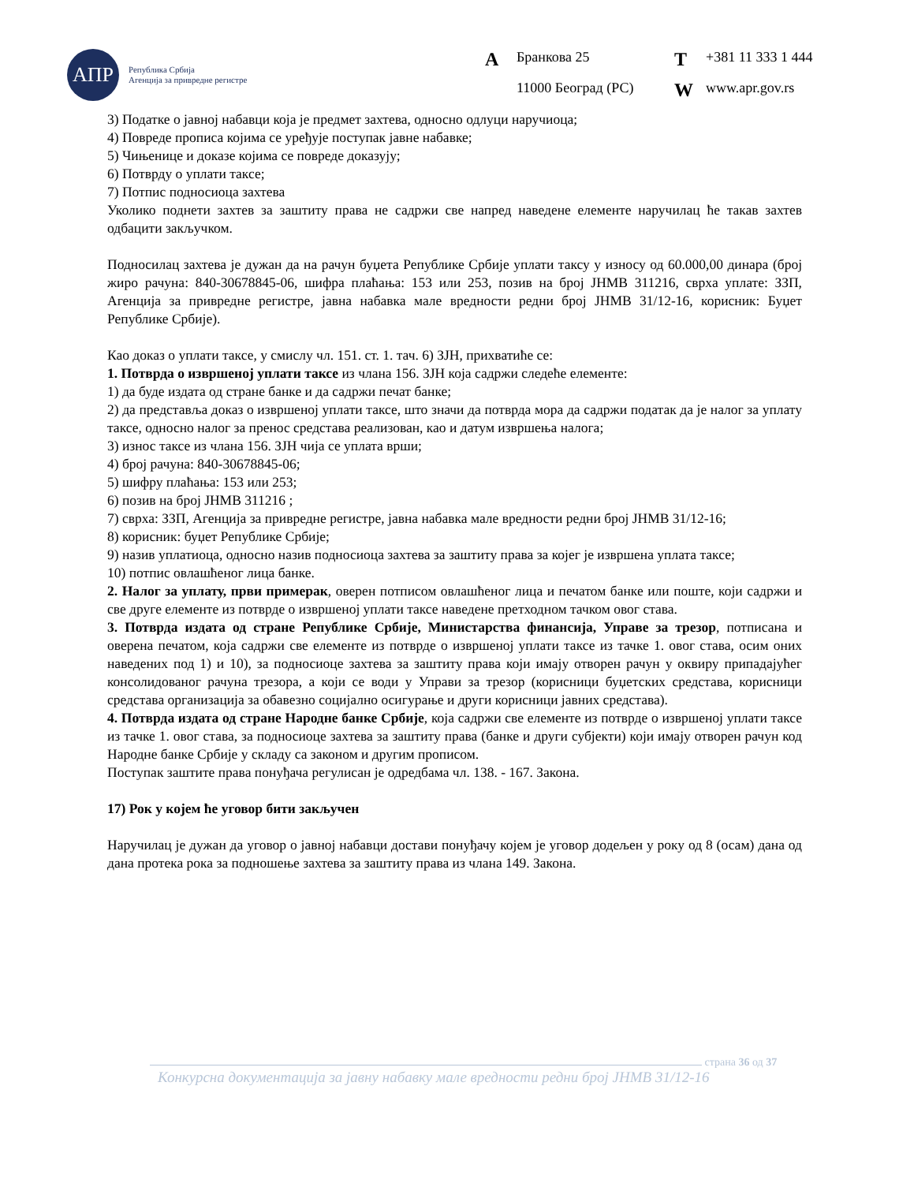АПР
Република Србија
Агенција за привредне регистре
A Бранкова 25 T +381 11 333 1 444 11000 Београд (РС) W www.apr.gov.rs
3) Податке о јавној набавци која је предмет захтева, односно одлуци наручиоца;
4) Повреде прописа којима се уређује поступак јавне набавке;
5) Чињенице и доказе којима се повреде доказују;
6) Потврду о уплати таксе;
7) Потпис подносиоца захтева
Уколико поднети захтев за заштиту права не садржи све напред наведене елементе наручилац ће такав захтев одбацити закључком.
Подносилац захтева је дужан да на рачун буџета Републике Србије уплати таксу у износу од 60.000,00 динара (број жиро рачуна: 840-30678845-06, шифра плаћања: 153 или 253, позив на број ЈНМВ 311216, сврха уплате: ЗЗП, Агенција за привредне регистре, јавна набавка мале вредности редни број ЈНМВ 31/12-16, корисник: Буџет Републике Србије).
Као доказ о уплати таксе, у смислу чл. 151. ст. 1. тач. 6) ЗЈН, прихватиће се:
1. Потврда о извршеној уплати таксе из члана 156. ЗЈН која садржи следеће елементе:
1) да буде издата од стране банке и да садржи печат банке;
2) да представља доказ о извршеној уплати таксе, што значи да потврда мора да садржи податак да је налог за уплату таксе, односно налог за пренос средстава реализован, као и датум извршења налога;
3) износ таксе из члана 156. ЗЈН чија се уплата врши;
4) број рачуна: 840-30678845-06;
5) шифру плаћања: 153 или 253;
6) позив на број ЈНМВ 311216 ;
7) сврха: ЗЗП, Агенција за привредне регистре, јавна набавка мале вредности редни број ЈНМВ 31/12-16;
8) корисник: буџет Републике Србије;
9) назив уплатиоца, односно назив подносиоца захтева за заштиту права за којег је извршена уплата таксе;
10) потпис овлашћеног лица банке.
2. Налог за уплату, први примерак, оверен потписом овлашћеног лица и печатом банке или поште, који садржи и све друге елементе из потврде о извршеној уплати таксе наведене претходном тачком овог става.
3. Потврда издата од стране Републике Србије, Министарства финансија, Управе за трезор, потписана и оверена печатом, која садржи све елементе из потврде о извршеној уплати таксе из тачке 1. овог става, осим оних наведених под 1) и 10), за подносиоце захтева за заштиту права који имају отворен рачун у оквиру припадајућег консолидованог рачуна трезора, а који се води у Управи за трезор (корисници буџетских средстава, корисници средстава организација за обавезно социјално осигурање и други корисници јавних средстава).
4. Потврда издата од стране Народне банке Србије, која садржи све елементе из потврде о извршеној уплати таксе из тачке 1. овог става, за подносиоце захтева за заштиту права (банке и други субјекти) који имају отворен рачун код Народне банке Србије у складу са законом и другим прописом.
Поступак заштите права понуђача регулисан је одредбама чл. 138. - 167. Закона.
17) Рок у којем ће уговор бити закључен
Наручилац је дужан да уговор о јавној набавци достави понуђачу којем је уговор додељен у року од 8 (осам) дана од дана протека рока за подношење захтева за заштиту права из члана 149. Закона.
страна 36 од 37
Конкурсна документација за јавну набавку мале вредности редни број ЈНМВ 31/12-16